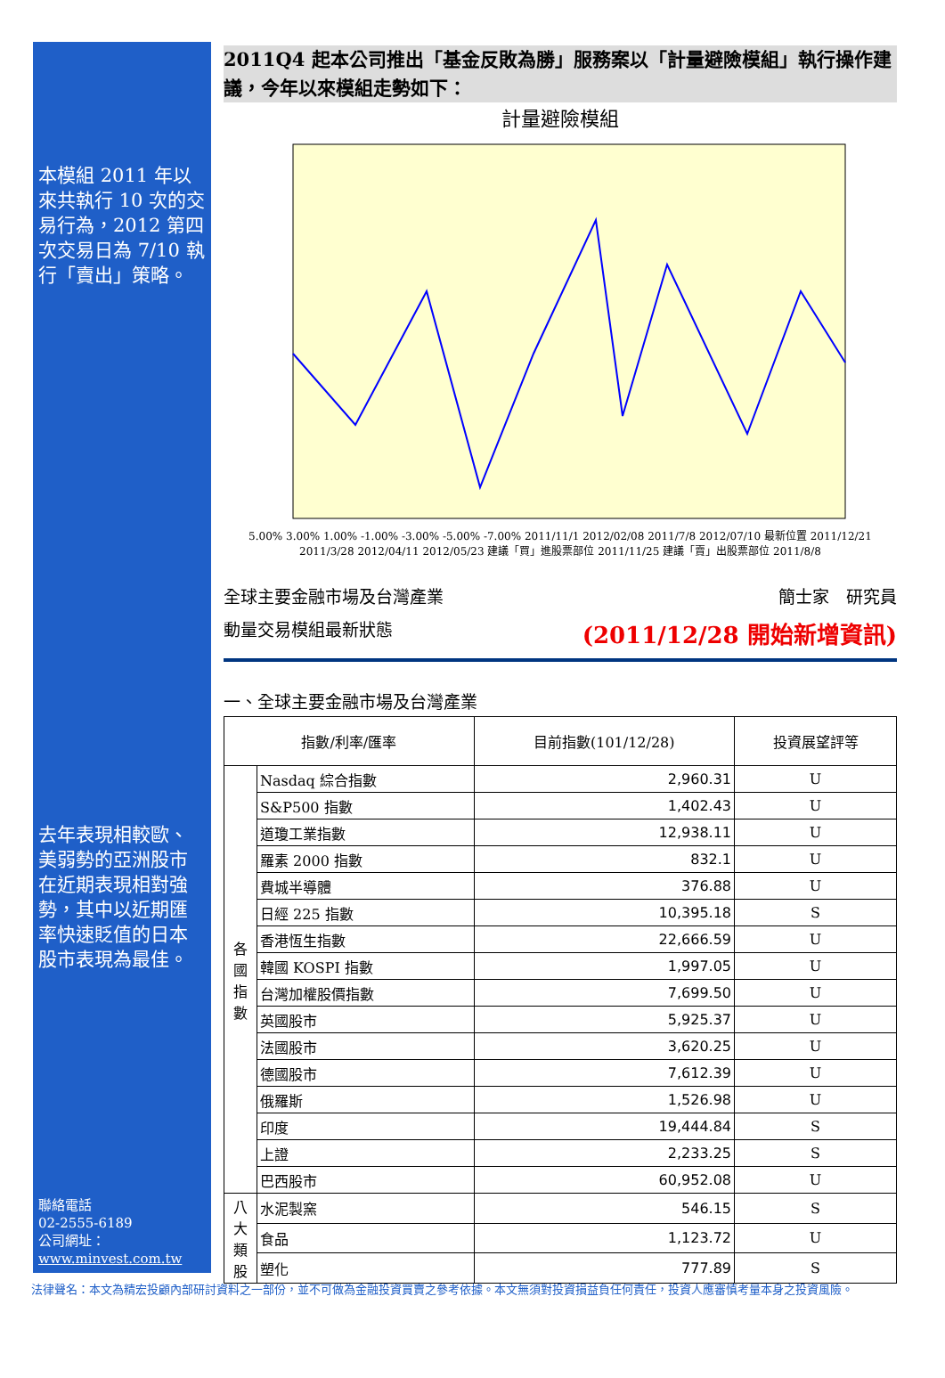本模組 2011 年以來共執行 10 次的交易行為，2012 第四次交易日為 7/10 執行「賣出」策略。
去年表現相較歐、美弱勢的亞洲股市在近期表現相對強勢，其中以近期匯率快速貶值的日本股市表現為最佳。
聯絡電話
02-2555-6189
公司網址：
www.minvest.com.tw
2011Q4 起本公司推出「基金反敗為勝」服務案以「計量避險模組」執行操作建議，今年以來模組走勢如下：
計量避險模組
5.00% 3.00% 1.00% -1.00% -3.00% -5.00% -7.00% 2011/11/1 2012/02/08 2011/7/8 2012/07/10 最新位置 2011/12/21 2011/3/28 2012/04/11 2012/05/23 建議「買」進股票部位 2011/11/25 建議「賣」出股票部位 2011/8/8
全球主要金融市場及台灣產業 簡士家　研究員
動量交易模組最新狀態 (2011/12/28 開始新增資訊)
一、全球主要金融市場及台灣產業
| 指數/利率/匯率 | | 目前指數(101/12/28) | 投資展望評等 |
| --- | --- | --- | --- |
| 各國指數 | Nasdaq 綜合指數 | 2,960.31 | U |
| | S&P500 指數 | 1,402.43 | U |
| | 道瓊工業指數 | 12,938.11 | U |
| | 羅素 2000 指數 | 832.1 | U |
| | 費城半導體 | 376.88 | U |
| | 日經 225 指數 | 10,395.18 | S |
| | 香港恆生指數 | 22,666.59 | U |
| | 韓國 KOSPI 指數 | 1,997.05 | U |
| | 台灣加權股價指數 | 7,699.50 | U |
| | 英國股市 | 5,925.37 | U |
| | 法國股市 | 3,620.25 | U |
| | 德國股市 | 7,612.39 | U |
| | 俄羅斯 | 1,526.98 | U |
| | 印度 | 19,444.84 | S |
| | 上證 | 2,233.25 | S |
| | 巴西股市 | 60,952.08 | U |
| 八大類股 | 水泥製窯 | 546.15 | S |
| | 食品 | 1,123.72 | U |
| | 塑化 | 777.89 | S |
法律聲名：本文為精宏投顧內部研討資料之一部份，並不可做為金融投資買賣之參考依據。本文無須對投資損益負任何責任，投資人應審慎考量本身之投資風險。